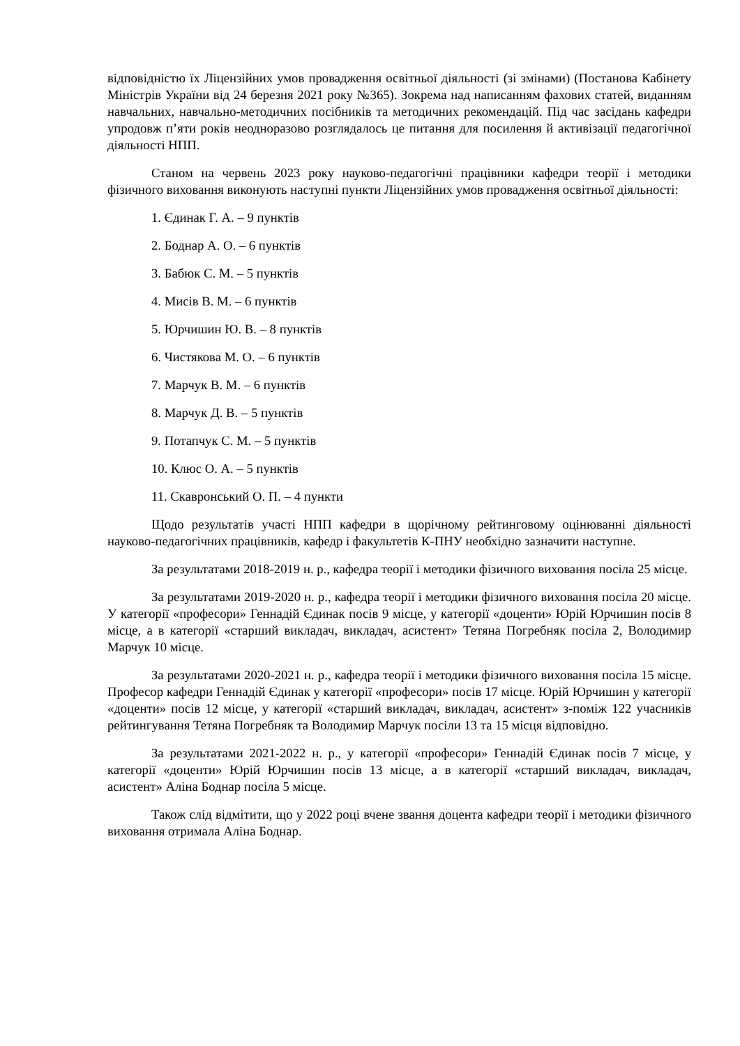відповідністю їх Ліцензійних умов провадження освітньої діяльності (зі змінами) (Постанова Кабінету Міністрів України від 24 березня 2021 року №365). Зокрема над написанням фахових статей, виданням навчальних, навчально-методичних посібників та методичних рекомендацій. Під час засідань кафедри упродовж п’яти років неодноразово розглядалось це питання для посилення й активізації педагогічної діяльності НПП.
Станом на червень 2023 року науково-педагогічні працівники кафедри теорії і методики фізичного виховання виконують наступні пункти Ліцензійних умов провадження освітньої діяльності:
1. Єдинак Г. А. – 9 пунктів
2. Боднар А. О. – 6 пунктів
3. Бабюк С. М. – 5 пунктів
4. Мисів В. М. – 6 пунктів
5. Юрчишин Ю. В. – 8 пунктів
6. Чистякова М. О. – 6 пунктів
7. Марчук В. М. – 6 пунктів
8. Марчук Д. В. – 5 пунктів
9. Потапчук С. М. – 5 пунктів
10. Клюс О. А. – 5 пунктів
11. Скавронський О. П. – 4 пункти
Щодо результатів участі НПП кафедри в щорічному рейтинговому оцінюванні діяльності науково-педагогічних працівників, кафедр і факультетів К-ПНУ необхідно зазначити наступне.
За результатами 2018-2019 н. р., кафедра теорії і методики фізичного виховання посіла 25 місце.
За результатами 2019-2020 н. р., кафедра теорії і методики фізичного виховання посіла 20 місце. У категорії «професори» Геннадій Єдинак посів 9 місце, у категорії «доценти» Юрій Юрчишин посів 8 місце, а в категорії «старший викладач, викладач, асистент» Тетяна Погребняк посіла 2, Володимир Марчук 10 місце.
За результатами 2020-2021 н. р., кафедра теорії і методики фізичного виховання посіла 15 місце. Професор кафедри Геннадій Єдинак у категорії «професори» посів 17 місце. Юрій Юрчишин у категорії «доценти» посів 12 місце, у категорії «старший викладач, викладач, асистент» з-поміж 122 учасників рейтингування Тетяна Погребняк та Володимир Марчук посіли 13 та 15 місця відповідно.
За результатами 2021-2022 н. р., у категорії «професори» Геннадій Єдинак посів 7 місце, у категорії «доценти» Юрій Юрчишин посів 13 місце, а в категорії «старший викладач, викладач, асистент» Аліна Боднар посіла 5 місце.
Також слід відмітити, що у 2022 році вчене звання доцента кафедри теорії і методики фізичного виховання отримала Аліна Боднар.